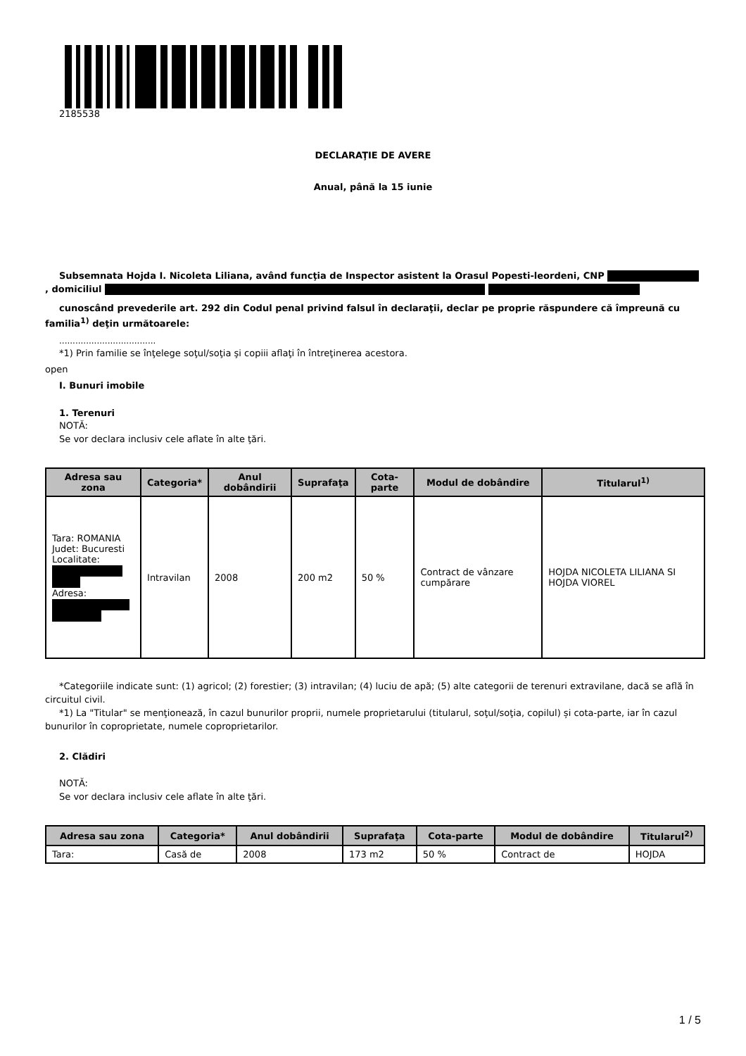2185538
DECLARAŢIE DE AVERE
Anual, până la 15 iunie
Subsemnata Hojda I. Nicoleta Liliana, având funcţia de Inspector asistent la Orasul Popesti-leordeni, CNP , domiciliul
cunoscând prevederile art. 292 din Codul penal privind falsul în declaraţii, declar pe proprie răspundere că împreună cu familia<sup>1)</sup> deţin următoarele:
....................................
*1) Prin familie se înţelege soţul/soţia şi copiii aflaţi în întreţinerea acestora.
open
I. Bunuri imobile
1. Terenuri
NOTĂ:
Se vor declara inclusiv cele aflate în alte ţări.
| Adresa sau zona | Categoria* | Anul dobândirii | Suprafaţa | Cota-parte | Modul de dobândire | Titularul<sup>1)</sup> |
| --- | --- | --- | --- | --- | --- | --- |
| Tara: ROMANIA Judet: Bucuresti Localitate: Adresa: | Intravilan | 2008 | 200 m2 | 50 % | Contract de vânzare cumpărare | HOJDA NICOLETA LILIANA SI HOJDA VIOREL |
*Categoriile indicate sunt: (1) agricol; (2) forestier; (3) intravilan; (4) luciu de apă; (5) alte categorii de terenuri extravilane, dacă se află în circuitul civil.
*1) La "Titular" se menţionează, în cazul bunurilor proprii, numele proprietarului (titularul, soţul/soţia, copilul) și cota-parte, iar în cazul bunurilor în coproprietate, numele coproprietarilor.
2. Clădiri
NOTĂ:
Se vor declara inclusiv cele aflate în alte ţări.
| Adresa sau zona | Categoria* | Anul dobândirii | Suprafaţa | Cota-parte | Modul de dobândire | Titularul<sup>2)</sup> |
| --- | --- | --- | --- | --- | --- | --- |
| Tara: | Casă de | 2008 | 173 m2 | 50 % | Contract de | HOJDA |
1 / 5